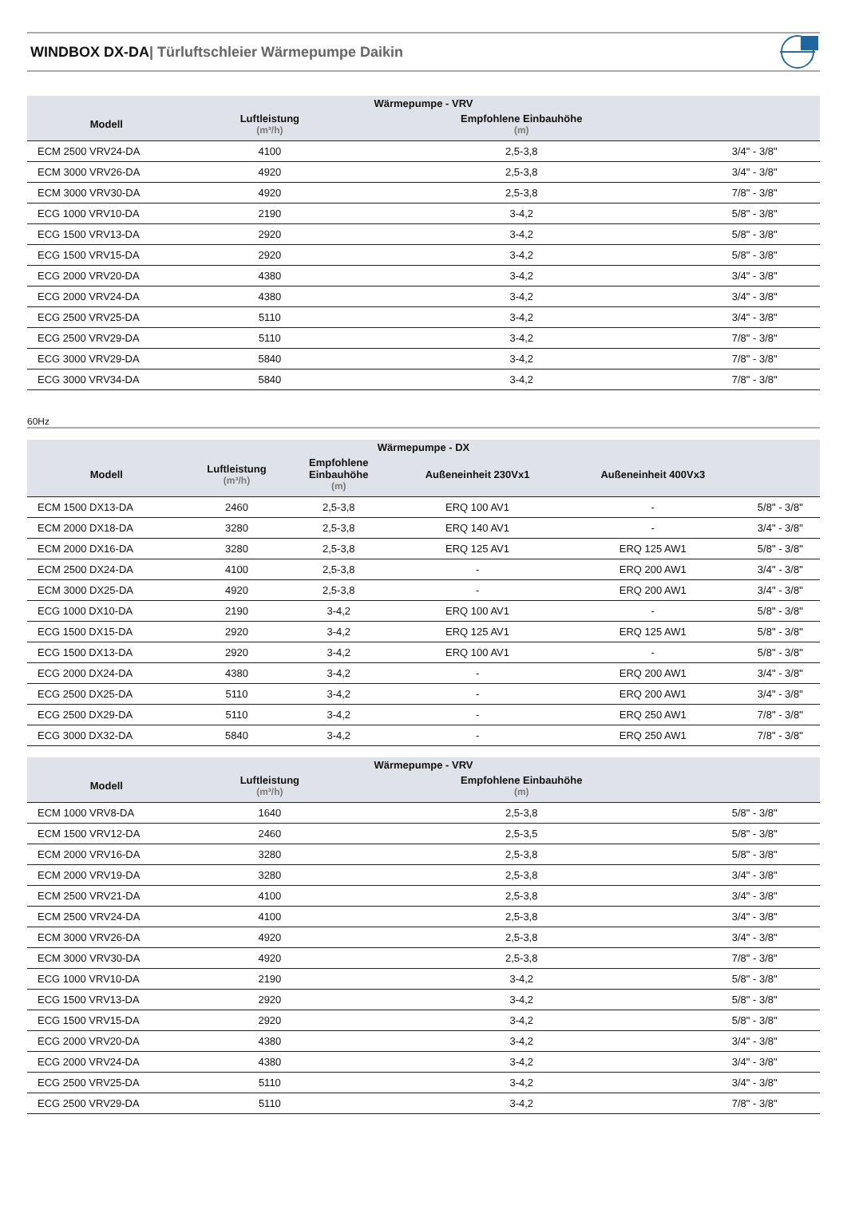WINDBOX DX-DA| Türluftschleier Wärmepumpe Daikin
| Wärmepumpe - VRV | | | |
| --- | --- | --- | --- |
| Modell | Luftleistung (m³/h) | Empfohlene Einbauhöhe (m) | |
| ECM 2500 VRV24-DA | 4100 | 2,5-3,8 | 3/4" - 3/8" |
| ECM 3000 VRV26-DA | 4920 | 2,5-3,8 | 3/4" - 3/8" |
| ECM 3000 VRV30-DA | 4920 | 2,5-3,8 | 7/8" - 3/8" |
| ECG 1000 VRV10-DA | 2190 | 3-4,2 | 5/8" - 3/8" |
| ECG 1500 VRV13-DA | 2920 | 3-4,2 | 5/8" - 3/8" |
| ECG 1500 VRV15-DA | 2920 | 3-4,2 | 5/8" - 3/8" |
| ECG 2000 VRV20-DA | 4380 | 3-4,2 | 3/4" - 3/8" |
| ECG 2000 VRV24-DA | 4380 | 3-4,2 | 3/4" - 3/8" |
| ECG 2500 VRV25-DA | 5110 | 3-4,2 | 3/4" - 3/8" |
| ECG 2500 VRV29-DA | 5110 | 3-4,2 | 7/8" - 3/8" |
| ECG 3000 VRV29-DA | 5840 | 3-4,2 | 7/8" - 3/8" |
| ECG 3000 VRV34-DA | 5840 | 3-4,2 | 7/8" - 3/8" |
60Hz
| Wärmepumpe - DX | | | | | |
| --- | --- | --- | --- | --- | --- |
| Modell | Luftleistung (m³/h) | Empfohlene Einbauhöhe (m) | Außeneinheit 230Vx1 | Außeneinheit 400Vx3 | |
| ECM 1500 DX13-DA | 2460 | 2,5-3,8 | ERQ 100 AV1 | - | 5/8" - 3/8" |
| ECM 2000 DX18-DA | 3280 | 2,5-3,8 | ERQ 140 AV1 | - | 3/4" - 3/8" |
| ECM 2000 DX16-DA | 3280 | 2,5-3,8 | ERQ 125 AV1 | ERQ 125 AW1 | 5/8" - 3/8" |
| ECM 2500 DX24-DA | 4100 | 2,5-3,8 | - | ERQ 200 AW1 | 3/4" - 3/8" |
| ECM 3000 DX25-DA | 4920 | 2,5-3,8 | - | ERQ 200 AW1 | 3/4" - 3/8" |
| ECG 1000 DX10-DA | 2190 | 3-4,2 | ERQ 100 AV1 | - | 5/8" - 3/8" |
| ECG 1500 DX15-DA | 2920 | 3-4,2 | ERQ 125 AV1 | ERQ 125 AW1 | 5/8" - 3/8" |
| ECG 1500 DX13-DA | 2920 | 3-4,2 | ERQ 100 AV1 | - | 5/8" - 3/8" |
| ECG 2000 DX24-DA | 4380 | 3-4,2 | - | ERQ 200 AW1 | 3/4" - 3/8" |
| ECG 2500 DX25-DA | 5110 | 3-4,2 | - | ERQ 200 AW1 | 3/4" - 3/8" |
| ECG 2500 DX29-DA | 5110 | 3-4,2 | - | ERQ 250 AW1 | 7/8" - 3/8" |
| ECG 3000 DX32-DA | 5840 | 3-4,2 | - | ERQ 250 AW1 | 7/8" - 3/8" |
| Wärmepumpe - VRV | | | |
| --- | --- | --- | --- |
| Modell | Luftleistung (m³/h) | Empfohlene Einbauhöhe (m) | |
| ECM 1000 VRV8-DA | 1640 | 2,5-3,8 | 5/8" - 3/8" |
| ECM 1500 VRV12-DA | 2460 | 2,5-3,5 | 5/8" - 3/8" |
| ECM 2000 VRV16-DA | 3280 | 2,5-3,8 | 5/8" - 3/8" |
| ECM 2000 VRV19-DA | 3280 | 2,5-3,8 | 3/4" - 3/8" |
| ECM 2500 VRV21-DA | 4100 | 2,5-3,8 | 3/4" - 3/8" |
| ECM 2500 VRV24-DA | 4100 | 2,5-3,8 | 3/4" - 3/8" |
| ECM 3000 VRV26-DA | 4920 | 2,5-3,8 | 3/4" - 3/8" |
| ECM 3000 VRV30-DA | 4920 | 2,5-3,8 | 7/8" - 3/8" |
| ECG 1000 VRV10-DA | 2190 | 3-4,2 | 5/8" - 3/8" |
| ECG 1500 VRV13-DA | 2920 | 3-4,2 | 5/8" - 3/8" |
| ECG 1500 VRV15-DA | 2920 | 3-4,2 | 5/8" - 3/8" |
| ECG 2000 VRV20-DA | 4380 | 3-4,2 | 3/4" - 3/8" |
| ECG 2000 VRV24-DA | 4380 | 3-4,2 | 3/4" - 3/8" |
| ECG 2500 VRV25-DA | 5110 | 3-4,2 | 3/4" - 3/8" |
| ECG 2500 VRV29-DA | 5110 | 3-4,2 | 7/8" - 3/8" |